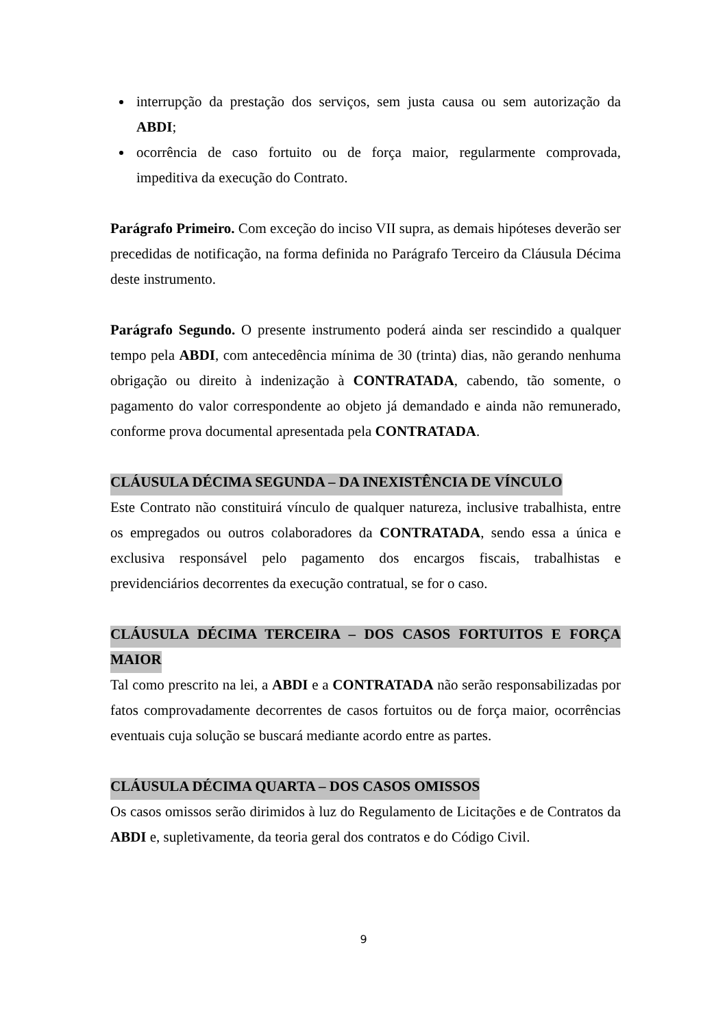interrupção da prestação dos serviços, sem justa causa ou sem autorização da ABDI;
ocorrência de caso fortuito ou de força maior, regularmente comprovada, impeditiva da execução do Contrato.
Parágrafo Primeiro. Com exceção do inciso VII supra, as demais hipóteses deverão ser precedidas de notificação, na forma definida no Parágrafo Terceiro da Cláusula Décima deste instrumento.
Parágrafo Segundo. O presente instrumento poderá ainda ser rescindido a qualquer tempo pela ABDI, com antecedência mínima de 30 (trinta) dias, não gerando nenhuma obrigação ou direito à indenização à CONTRATADA, cabendo, tão somente, o pagamento do valor correspondente ao objeto já demandado e ainda não remunerado, conforme prova documental apresentada pela CONTRATADA.
CLÁUSULA DÉCIMA SEGUNDA – DA INEXISTÊNCIA DE VÍNCULO
Este Contrato não constituirá vínculo de qualquer natureza, inclusive trabalhista, entre os empregados ou outros colaboradores da CONTRATADA, sendo essa a única e exclusiva responsável pelo pagamento dos encargos fiscais, trabalhistas e previdenciários decorrentes da execução contratual, se for o caso.
CLÁUSULA DÉCIMA TERCEIRA – DOS CASOS FORTUITOS E FORÇA MAIOR
Tal como prescrito na lei, a ABDI e a CONTRATADA não serão responsabilizadas por fatos comprovadamente decorrentes de casos fortuitos ou de força maior, ocorrências eventuais cuja solução se buscará mediante acordo entre as partes.
CLÁUSULA DÉCIMA QUARTA – DOS CASOS OMISSOS
Os casos omissos serão dirimidos à luz do Regulamento de Licitações e de Contratos da ABDI e, supletivamente, da teoria geral dos contratos e do Código Civil.
9